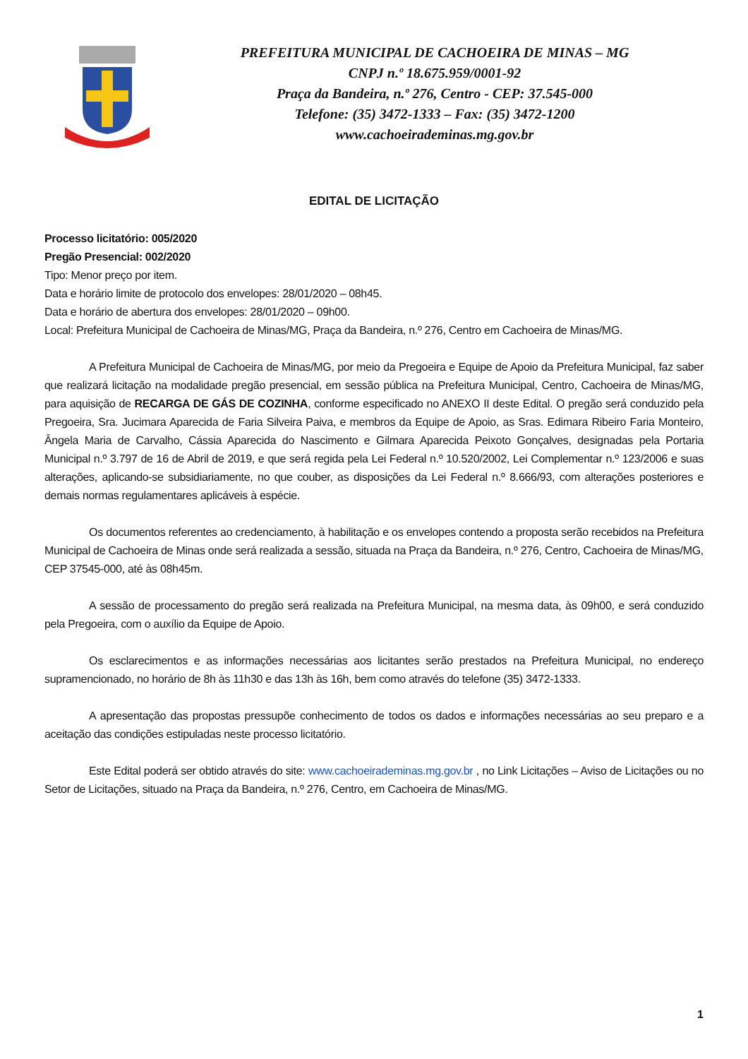PREFEITURA MUNICIPAL DE CACHOEIRA DE MINAS – MG
CNPJ n.º 18.675.959/0001-92
Praça da Bandeira, n.º 276, Centro - CEP: 37.545-000
Telefone: (35) 3472-1333 – Fax: (35) 3472-1200
www.cachoeirademinas.mg.gov.br
EDITAL DE LICITAÇÃO
Processo licitatório: 005/2020
Pregão Presencial: 002/2020
Tipo: Menor preço por item.
Data e horário limite de protocolo dos envelopes: 28/01/2020 – 08h45.
Data e horário de abertura dos envelopes: 28/01/2020 – 09h00.
Local: Prefeitura Municipal de Cachoeira de Minas/MG, Praça da Bandeira, n.º 276, Centro em Cachoeira de Minas/MG.
A Prefeitura Municipal de Cachoeira de Minas/MG, por meio da Pregoeira e Equipe de Apoio da Prefeitura Municipal, faz saber que realizará licitação na modalidade pregão presencial, em sessão pública na Prefeitura Municipal, Centro, Cachoeira de Minas/MG, para aquisição de RECARGA DE GÁS DE COZINHA, conforme especificado no ANEXO II deste Edital. O pregão será conduzido pela Pregoeira, Sra. Jucimara Aparecida de Faria Silveira Paiva, e membros da Equipe de Apoio, as Sras. Edimara Ribeiro Faria Monteiro, Ângela Maria de Carvalho, Cássia Aparecida do Nascimento e Gilmara Aparecida Peixoto Gonçalves, designadas pela Portaria Municipal n.º 3.797 de 16 de Abril de 2019, e que será regida pela Lei Federal n.º 10.520/2002, Lei Complementar n.º 123/2006 e suas alterações, aplicando-se subsidiariamente, no que couber, as disposições da Lei Federal n.º 8.666/93, com alterações posteriores e demais normas regulamentares aplicáveis à espécie.
Os documentos referentes ao credenciamento, à habilitação e os envelopes contendo a proposta serão recebidos na Prefeitura Municipal de Cachoeira de Minas onde será realizada a sessão, situada na Praça da Bandeira, n.º 276, Centro, Cachoeira de Minas/MG, CEP 37545-000, até às 08h45m.
A sessão de processamento do pregão será realizada na Prefeitura Municipal, na mesma data, às 09h00, e será conduzido pela Pregoeira, com o auxílio da Equipe de Apoio.
Os esclarecimentos e as informações necessárias aos licitantes serão prestados na Prefeitura Municipal, no endereço supramencionado, no horário de 8h às 11h30 e das 13h às 16h, bem como através do telefone (35) 3472-1333.
A apresentação das propostas pressupõe conhecimento de todos os dados e informações necessárias ao seu preparo e a aceitação das condições estipuladas neste processo licitatório.
Este Edital poderá ser obtido através do site: www.cachoeirademinas.mg.gov.br , no Link Licitações – Aviso de Licitações ou no Setor de Licitações, situado na Praça da Bandeira, n.º 276, Centro, em Cachoeira de Minas/MG.
1